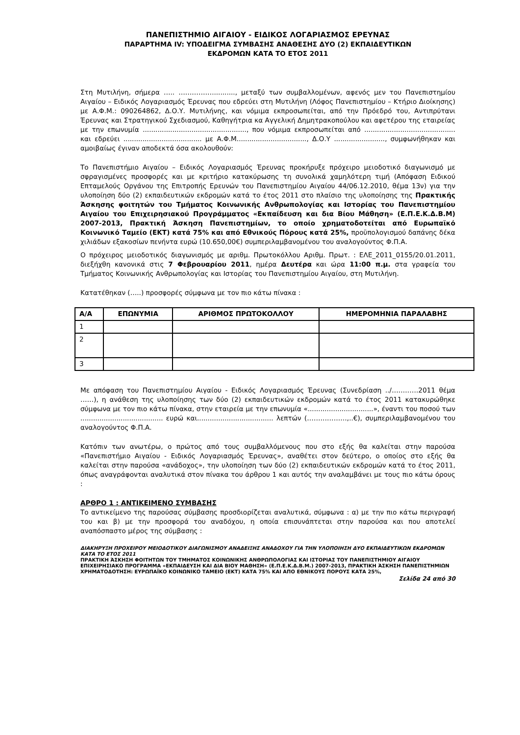ΠΑΝΕΠΙΣΤΗΜΙΟ ΑΙΓΑΙΟΥ - ΕΙΔΙΚΟΣ ΛΟΓΑΡΙΑΣΜΟΣ ΕΡΕΥΝΑΣ
ΠΑΡΑΡΤΗΜΑ IV: ΥΠΟΔΕΙΓΜΑ ΣΥΜΒΑΣΗΣ ΑΝΑΘΕΣΗΣ ΔΥΟ (2) ΕΚΠΑΙΔΕΥΤΙΚΩΝ
ΕΚΔΡΟΜΩΝ ΚΑΤΑ ΤΟ ΕΤΟΣ 2011
Στη Μυτιλήνη, σήμερα ….. ……………..........., μεταξύ των συμβαλλομένων, αφενός μεν του Πανεπιστημίου Αιγαίου – Ειδικός Λογαριασμός Έρευνας που εδρεύει στη Μυτιλήνη (Λόφος Πανεπιστημίου – Κτήριο Διοίκησης) με Α.Φ.Μ.: 090264862, Δ.Ο.Υ. Μυτιλήνης, και νόμιμα εκπροσωπείται, από την Πρόεδρό του, Αντιπρύτανι Έρευνας και Στρατηγικού Σχεδιασμού, Καθηγήτρια κα Αγγελική Δημητρακοπούλου και αφετέρου της εταιρείας με την επωνυμία ................................................., που νόμιμα εκπροσωπείται από ........................................... και εδρεύει ..................................... με Α.Φ.Μ................................., Δ.Ο.Υ ........................, συμφωνήθηκαν και αμοιβαίως έγιναν αποδεκτά όσα ακολουθούν:
Το Πανεπιστήμιο Αιγαίου – Ειδικός Λογαριασμός Έρευνας προκήρυξε πρόχειρο μειοδοτικό διαγωνισμό με σφραγισμένες προσφορές και με κριτήριο κατακύρωσης τη συνολικά χαμηλότερη τιμή (Απόφαση Ειδικού Επταμελούς Οργάνου της Επιτροπής Ερευνών του Πανεπιστημίου Αιγαίου 44/06.12.2010, θέμα 13ν) για την υλοποίηση δύο (2) εκπαιδευτικών εκδρομών κατά το έτος 2011 στο πλαίσιο της υλοποίησης της Πρακτικής Άσκησης φοιτητών του Τμήματος Κοινωνικής Ανθρωπολογίας και Ιστορίας του Πανεπιστημίου Αιγαίου του Επιχειρησιακού Προγράμματος «Εκπαίδευση και δια Βίου Μάθηση» (Ε.Π.Ε.Κ.Δ.Β.Μ) 2007-2013, Πρακτική Άσκηση Πανεπιστημίων, το οποίο χρηματοδοτείται από Ευρωπαϊκό Κοινωνικό Ταμείο (ΕΚΤ) κατά 75% και από Εθνικούς Πόρους κατά 25%, προϋπολογισμού δαπάνης δέκα χιλιάδων εξακοσίων πενήντα ευρώ (10.650,00€) συμπεριλαμβανομένου του αναλογούντος Φ.Π.Α.
Ο πρόχειρος μειοδοτικός διαγωνισμός με αριθμ. Πρωτοκόλλου Αριθμ. Πρωτ. : ΕΛΕ_2011_0155/20.01.2011, διεξήχθη κανονικά στις 7 Φεβρουαρίου 2011, ημέρα Δευτέρα και ώρα 11:00 π.μ. στα γραφεία του Τμήματος Κοινωνικής Ανθρωπολογίας και Ιστορίας του Πανεπιστημίου Αιγαίου, στη Μυτιλήνη.
Κατατέθηκαν (…..) προσφορές σύμφωνα με τον πιο κάτω πίνακα :
| Α/Α | ΕΠΩΝΥΜΙΑ | ΑΡΙΘΜΟΣ ΠΡΩΤΟΚΟΛΛΟΥ | ΗΜΕΡΟΜΗΝΙΑ ΠΑΡΑΛΑΒΗΣ |
| --- | --- | --- | --- |
| 1 | | | |
| 2 | | | |
| 3 | | | |
Με απόφαση του Πανεπιστημίου Αιγαίου - Ειδικός Λογαριασμός Έρευνας (Συνεδρίαση ../…………2011 θέμα ……), η ανάθεση της υλοποίησης των δύο (2) εκπαιδευτικών εκδρομών κατά το έτος 2011 κατακυρώθηκε σύμφωνα με τον πιο κάτω πίνακα, στην εταιρεία με την επωνυμία «...............................», έναντι του ποσού των ....................................... ευρώ και.................................... λεπτών (………………,..€), συμπεριλαμβανομένου του αναλογούντος Φ.Π.Α.
Κατόπιν των ανωτέρω, ο πρώτος από τους συμβαλλόμενους που στο εξής θα καλείται στην παρούσα «Πανεπιστήμιο Αιγαίου - Ειδικός Λογαριασμός Έρευνας», αναθέτει στον δεύτερο, ο οποίος στο εξής θα καλείται στην παρούσα «ανάδοχος», την υλοποίηση των δύο (2) εκπαιδευτικών εκδρομών κατά το έτος 2011, όπως αναγράφονται αναλυτικά στον πίνακα του άρθρου 1 και αυτός την αναλαμβάνει με τους πιο κάτω όρους :
ΑΡΘΡΟ 1 : ΑΝΤΙΚΕΙΜΕΝΟ ΣΥΜΒΑΣΗΣ
Το αντικείμενο της παρούσας σύμβασης προσδιορίζεται αναλυτικά, σύμφωνα : α) με την πιο κάτω περιγραφή του και β) με την προσφορά του αναδόχου, η οποία επισυνάπτεται στην παρούσα και που αποτελεί αναπόσπαστο μέρος της σύμβασης :
ΔΙΑΚΗΡΥΞΗ ΠΡΟΧΕΙΡΟΥ ΜΕΙΟΔΟΤΙΚΟΥ ΔΙΑΓΩΝΙΣΜΟΥ ΑΝΑΔΕΙΞΗΣ ΑΝΑΔΟΧΟΥ ΓΙΑ ΤΗΝ ΥΛΟΠΟΙΗΣΗ ΔΥΟ ΕΚΠΑΙΔΕΥΤΙΚΩΝ ΕΚΔΡΟΜΩΝ ΚΑΤΑ ΤΟ ΕΤΟΣ 2011
ΠΡΑΚΤΙΚΗ ΆΣΚΗΣΗ ΦΟΙΤΗΤΩΝ ΤΟΥ ΤΜΗΜΑΤΟΣ ΚΟΙΝΩΝΙΚΗΣ ΑΝΘΡΩΠΟΛΟΓΙΑΣ ΚΑΙ ΙΣΤΟΡΙΑΣ ΤΟΥ ΠΑΝΕΠΙΣΤΗΜΙΟΥ ΑΙΓΑΙΟΥ ΕΠΙΧΕΙΡΗΣΙΑΚΟ ΠΡΟΓΡΑΜΜΑ «ΕΚΠΑΙΔΕΥΣΗ ΚΑΙ ΔΙΑ ΒΙΟΥ ΜΑΘΗΣΗ» (Ε.Π.Ε.Κ.Δ.Β.Μ.) 2007-2013, ΠΡΑΚΤΙΚΗ ΆΣΚΗΣΗ ΠΑΝΕΠΙΣΤΗΜΙΩΝ
ΧΡΗΜΑΤΟΔΟΤΗΣΗ: ΕΥΡΩΠΑΪΚΟ ΚΟΙΝΩΝΙΚΟ ΤΑΜΕΙΟ (ΕΚΤ) ΚΑΤΑ 75% ΚΑΙ ΑΠΟ ΕΘΝΙΚΟΥΣ ΠΟΡΟΥΣ ΚΑΤΑ 25%,
Σελίδα 24 από 30